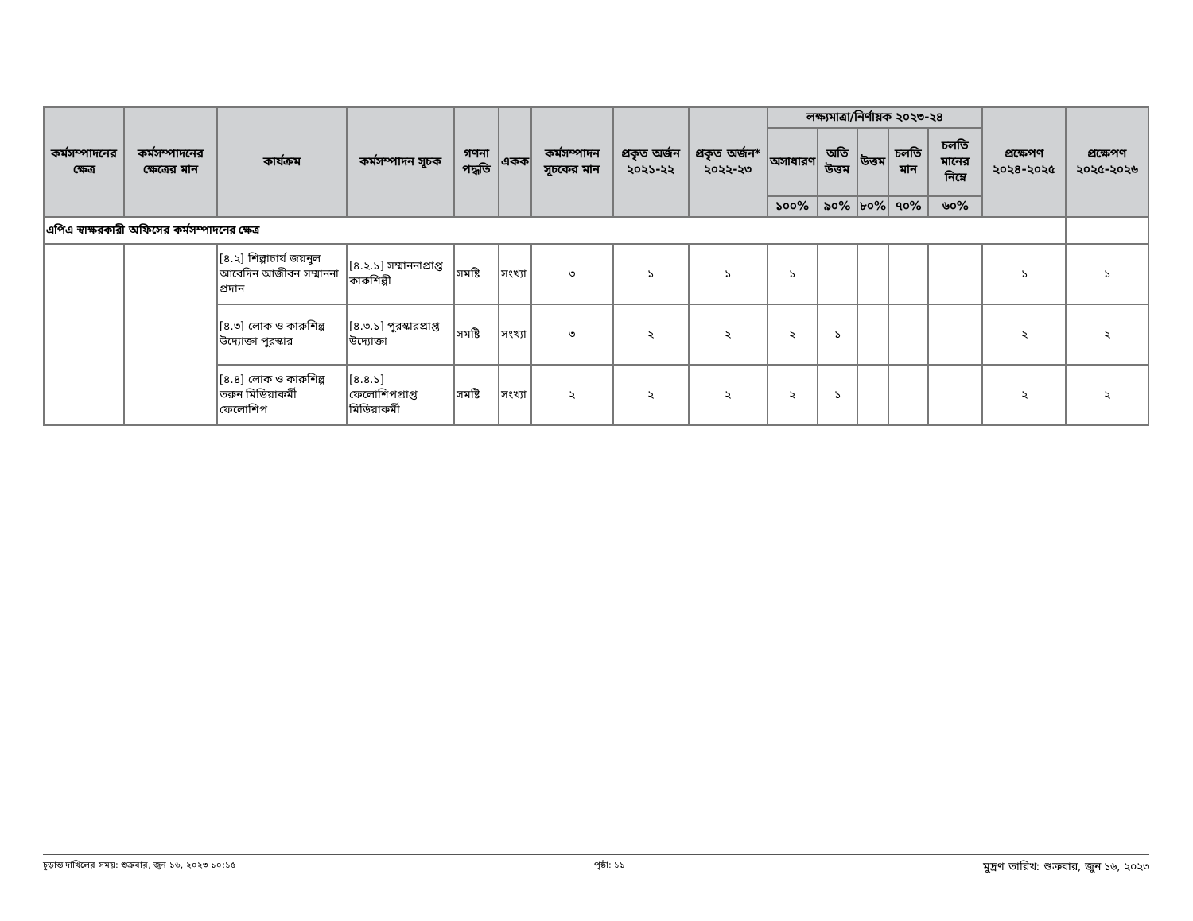| কর্মসম্পাদনের ক্ষেত্র | কর্মসম্পাদনের ক্ষেত্রের মান | কার্যক্রম | কর্মসম্পাদন সূচক | গণনা পদ্ধতি | একক | কর্মসম্পাদন সূচকের মান | প্রকৃত অর্জন ২০২১-২২ | প্রকৃত অর্জন* ২০২২-২৩ | লক্ষ্যমাত্রা/নির্ণায়ক ২০২৩-২৪ | | | | | প্রক্ষেপণ ২০২৪-২০২৫ | প্রক্ষেপণ ২০২৫-২০২৬ |
| --- | --- | --- | --- | --- | --- | --- | --- | --- | --- | --- | --- | --- | --- | --- | --- |
| | | | | | | | | | অসাধারণ | অতি উত্তম | উত্তম | চলতি মান | চলতি মানের নিম্নে | | |
| | | | | | | | | | ১০০% | ৯০% | ৮০% | ৭০% | ৬০% | | |
| এপিএ স্বাক্ষরকারী অফিসের কর্মসম্পাদনের ক্ষেত্র | | | | | | | | | | | | | | | |
| | | [৪.২] শিল্পাচার্য জয়নুল আবেদিন আজীবন সম্মাননা প্রদান | [৪.২.১] সম্মাননাপ্রাপ্ত কারুশিল্পী | সমষ্টি | সংখ্যা | ৩ | ১ | ১ | ১ | | | | | ১ | ১ |
| | | [৪.৩] লোক ও কারুশিল্প উদ্যোক্তা পুরস্কার | [৪.৩.১] পুরস্কারপ্রাপ্ত উদ্যোক্তা | সমষ্টি | সংখ্যা | ৩ | ২ | ২ | ২ | ১ | | | | ২ | ২ |
| | | [৪.৪] লোক ও কারুশিল্প তরুন মিডিয়াকর্মী ফেলোশিপ | [৪.৪.১] ফেলোশিপপ্রাপ্ত মিডিয়াকর্মী | সমষ্টি | সংখ্যা | ২ | ২ | ২ | ২ | ১ | | | | ২ | ২ |
চূড়ান্ত দাখিলের সময়: শুক্রবার, জুন ১৬, ২০২৩ ১০:১৫ পৃষ্ঠা: ১১ মুদ্রণ তারিখ: শুক্রবার, জুন ১৬, ২০২৩